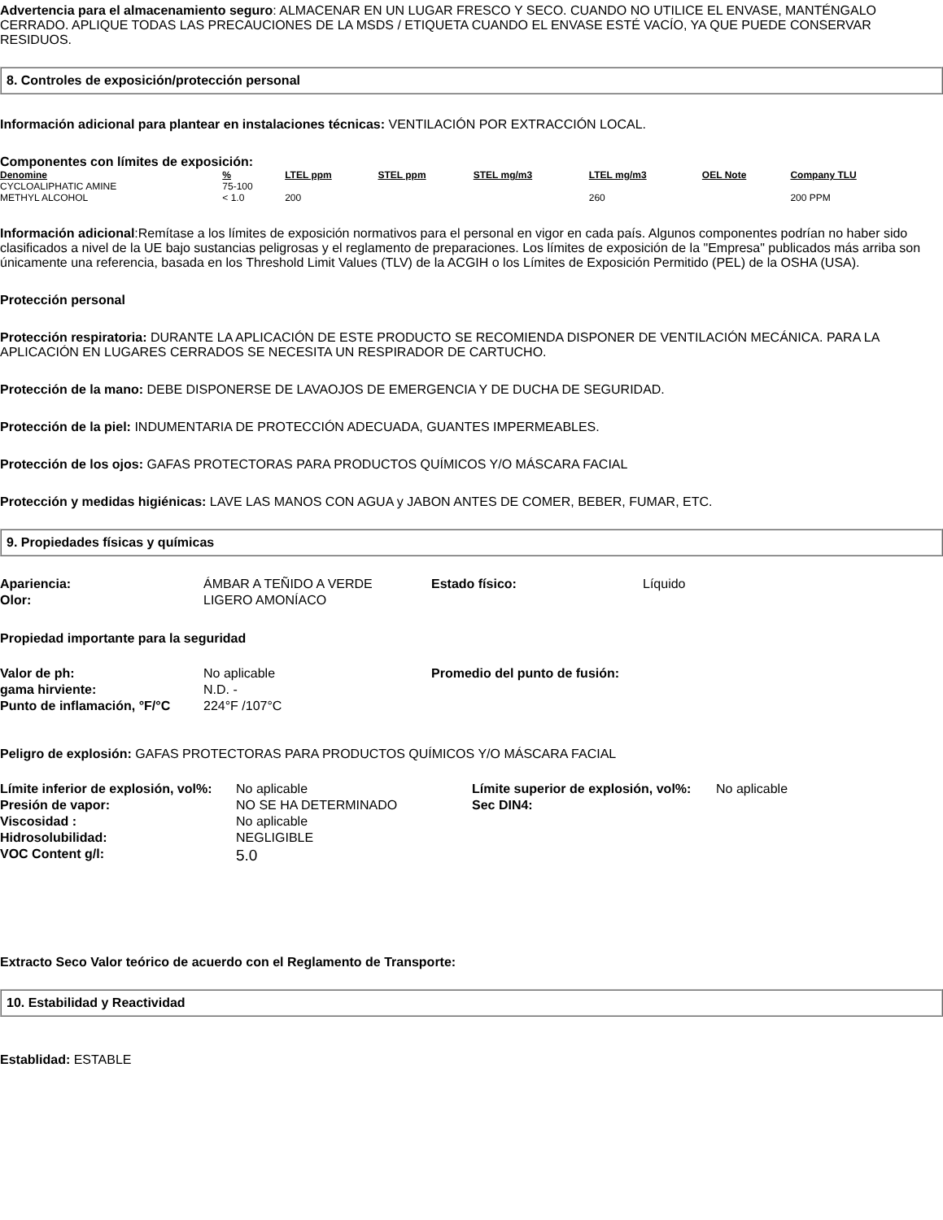Advertencia para el almacenamiento seguro: ALMACENAR EN UN LUGAR FRESCO Y SECO. CUANDO NO UTILICE EL ENVASE, MANTÉNGALO CERRADO. APLIQUE TODAS LAS PRECAUCIONES DE LA MSDS / ETIQUETA CUANDO EL ENVASE ESTÉ VACÍO, YA QUE PUEDE CONSERVAR RESIDUOS.
8. Controles de exposición/protección personal
Información adicional para plantear en instalaciones técnicas: VENTILACIÓN POR EXTRACCIÓN LOCAL.
Componentes con límites de exposición:
| Denomine | % | LTEL ppm | STEL ppm | STEL mg/m3 | LTEL mg/m3 | OEL Note | Company TLU |
| --- | --- | --- | --- | --- | --- | --- | --- |
| CYCLOALIPHATIC AMINE | 75-100 | | | | | | |
| METHYL ALCOHOL | < 1.0 | 200 | | | 260 | | 200 PPM |
Información adicional:Remítase a los límites de exposición normativos para el personal en vigor en cada país. Algunos componentes podrían no haber sido clasificados a nivel de la UE bajo sustancias peligrosas y el reglamento de preparaciones. Los límites de exposición de la "Empresa" publicados más arriba son únicamente una referencia, basada en los Threshold Limit Values (TLV) de la ACGIH o los Límites de Exposición Permitido (PEL) de la OSHA (USA).
Protección personal
Protección respiratoria: DURANTE LA APLICACIÓN DE ESTE PRODUCTO SE RECOMIENDA DISPONER DE VENTILACIÓN MECÁNICA. PARA LA APLICACIÓN EN LUGARES CERRADOS SE NECESITA UN RESPIRADOR DE CARTUCHO.
Protección de la mano: DEBE DISPONERSE DE LAVAOJOS DE EMERGENCIA Y DE DUCHA DE SEGURIDAD.
Protección de la piel: INDUMENTARIA DE PROTECCIÓN ADECUADA, GUANTES IMPERMEABLES.
Protección de los ojos: GAFAS PROTECTORAS PARA PRODUCTOS QUÍMICOS Y/O MÁSCARA FACIAL
Protección y medidas higiénicas: LAVE LAS MANOS CON AGUA y JABON ANTES DE COMER, BEBER, FUMAR, ETC.
9. Propiedades físicas y químicas
| Apariencia: | ÁMBAR A TEÑIDO A VERDE | Estado físico: | Líquido |
| Olor: | LIGERO AMONÍACO | | |
Propiedad importante para la seguridad
| Valor de ph: | No aplicable | Promedio del punto de fusión: | |
| gama hirviente: | N.D. - | | |
| Punto de inflamación, °F/°C | 224°F /107°C | | |
Peligro de explosión: GAFAS PROTECTORAS PARA PRODUCTOS QUÍMICOS Y/O MÁSCARA FACIAL
| Límite inferior de explosión, vol%: | No aplicable | Límite superior de explosión, vol%: | No aplicable |
| Presión de vapor: | NO SE HA DETERMINADO | Sec DIN4: | |
| Viscosidad : | No aplicable | | |
| Hidrosolubilidad: | NEGLIGIBLE | | |
| VOC Content g/l: | 5.0 | | |
Extracto Seco Valor teórico de acuerdo con el Reglamento de Transporte:
10. Estabilidad y Reactividad
Establidad: ESTABLE